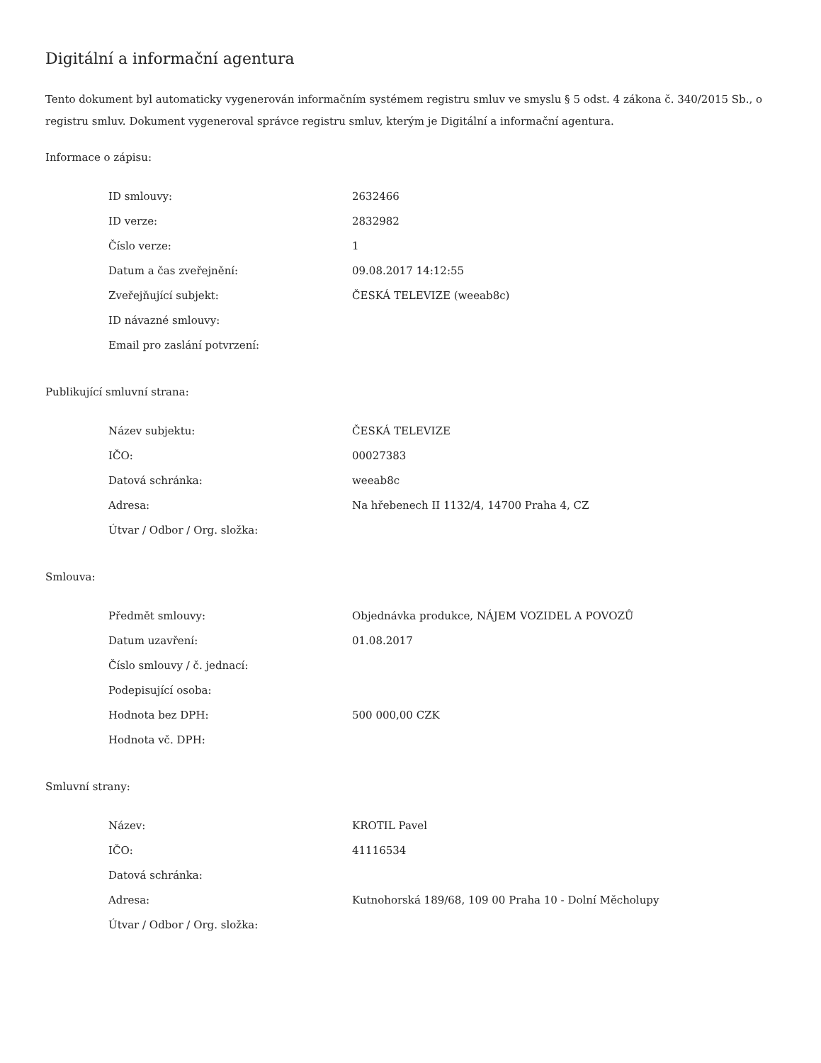Digitální a informační agentura
Tento dokument byl automaticky vygenerován informačním systémem registru smluv ve smyslu § 5 odst. 4 zákona č. 340/2015 Sb., o registru smluv. Dokument vygeneroval správce registru smluv, kterým je Digitální a informační agentura.
Informace o zápisu:
| ID smlouvy: | 2632466 |
| ID verze: | 2832982 |
| Číslo verze: | 1 |
| Datum a čas zveřejnění: | 09.08.2017 14:12:55 |
| Zveřejňující subjekt: | ČESKÁ TELEVIZE (weeab8c) |
| ID návazné smlouvy: | |
| Email pro zaslání potvrzení: | |
Publikující smluvní strana:
| Název subjektu: | ČESKÁ TELEVIZE |
| IČO: | 00027383 |
| Datová schránka: | weeab8c |
| Adresa: | Na hřebenech II 1132/4, 14700 Praha 4, CZ |
| Útvar / Odbor / Org. složka: | |
Smlouva:
| Předmět smlouvy: | Objednávka produkce, NÁJEM VOZIDEL A POVOZŮ |
| Datum uzavření: | 01.08.2017 |
| Číslo smlouvy / č. jednací: | |
| Podepisující osoba: | |
| Hodnota bez DPH: | 500 000,00 CZK |
| Hodnota vč. DPH: | |
Smluvní strany:
| Název: | KROTIL Pavel |
| IČO: | 41116534 |
| Datová schránka: | |
| Adresa: | Kutnohorská 189/68, 109 00 Praha 10 - Dolní Měcholupy |
| Útvar / Odbor / Org. složka: | |